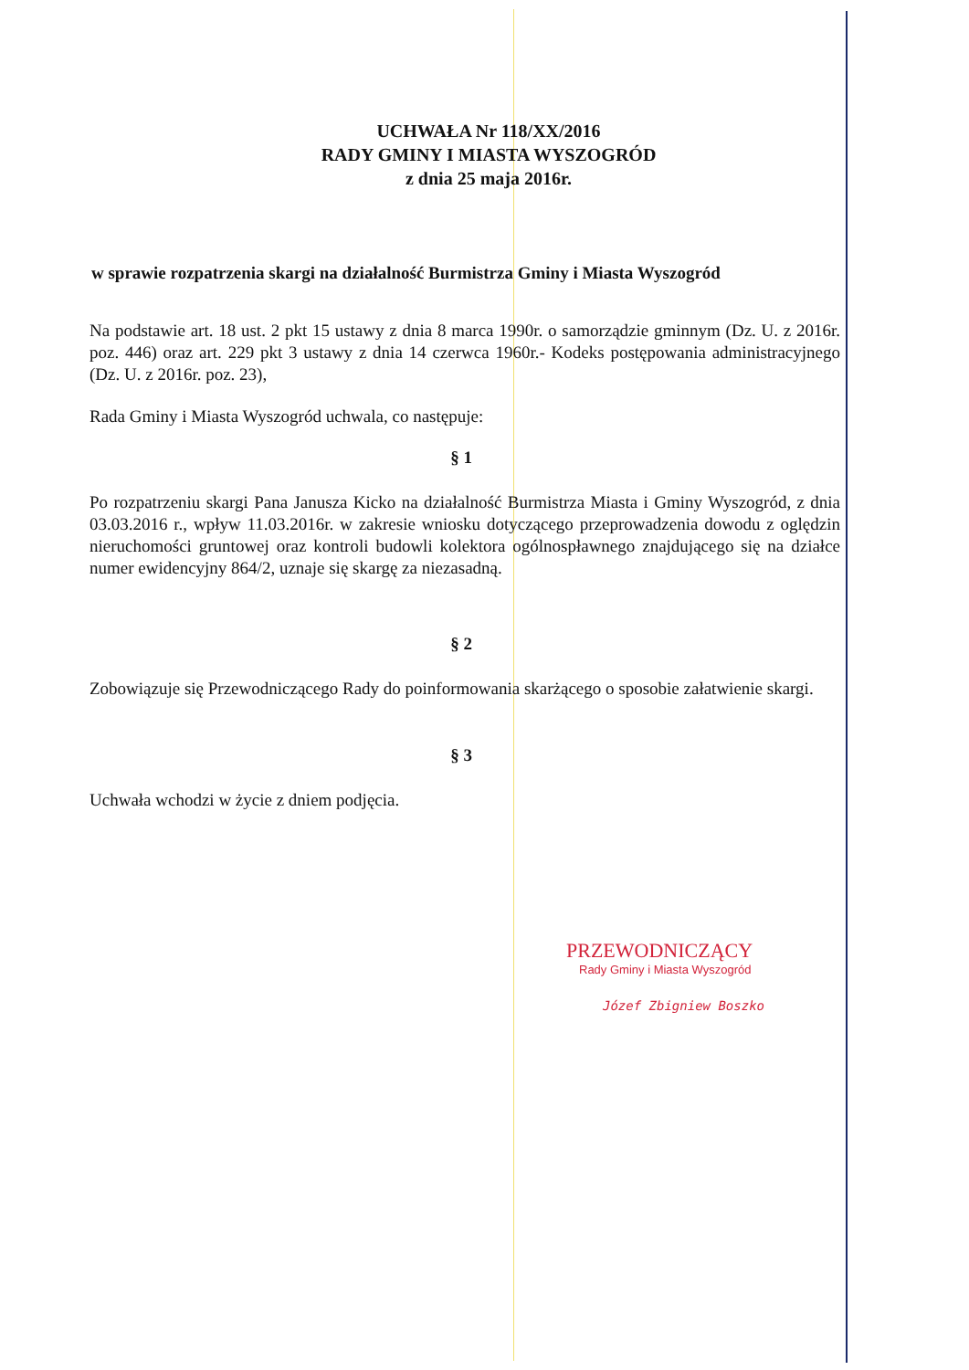UCHWAŁA Nr 118/XX/2016
RADY GMINY I MIASTA WYSZOGRÓD
z dnia 25 maja 2016r.
w sprawie rozpatrzenia skargi na działalność Burmistrza Gminy i Miasta Wyszogród
Na podstawie art. 18 ust. 2 pkt 15 ustawy z dnia 8 marca 1990r. o samorządzie gminnym (Dz. U. z 2016r. poz. 446) oraz art. 229 pkt 3 ustawy z dnia 14 czerwca 1960r.- Kodeks postępowania administracyjnego (Dz. U. z 2016r. poz. 23),
Rada Gminy i Miasta Wyszogród uchwala, co następuje:
§ 1
Po rozpatrzeniu skargi Pana Janusza Kicko na działalność Burmistrza Miasta i Gminy Wyszogród, z dnia 03.03.2016 r., wpływ 11.03.2016r. w zakresie wniosku dotyczącego przeprowadzenia dowodu z oględzin nieruchomości gruntowej oraz kontroli budowli kolektora ogólnospławnego znajdującego się na działce numer ewidencyjny 864/2, uznaje się skargę za niezasadną.
§ 2
Zobowiązuje się Przewodniczącego Rady do poinformowania skarżącego o sposobie załatwienie skargi.
§ 3
Uchwała wchodzi w życie z dniem podjęcia.
PRZEWODNICZĄCY
Rady Gminy i Miasta Wyszogród
Józef Zbigniew Boszko